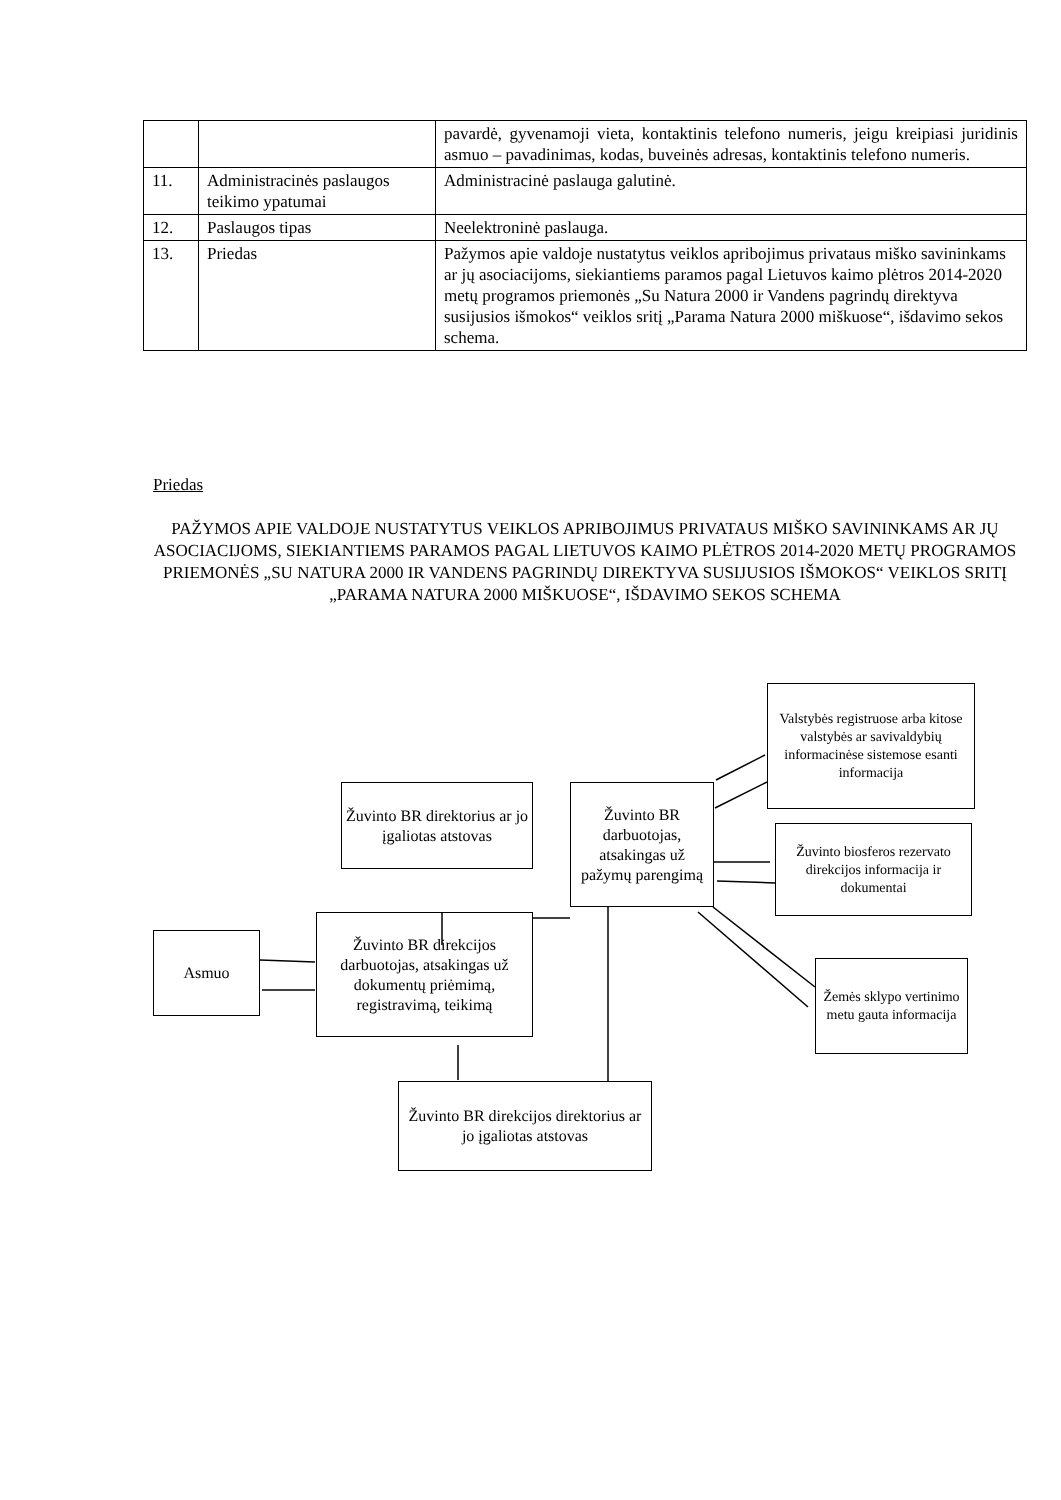| | | pavardė, gyvenamoji vieta, kontaktinis telefono numeris, jeigu kreipiasi juridinis asmuo – pavadinimas, kodas, buveinės adresas, kontaktinis telefono numeris. |
| 11. | Administracinės paslaugos teikimo ypatumai | Administracinė paslauga galutinė. |
| 12. | Paslaugos tipas | Neelektroninė paslauga. |
| 13. | Priedas | Pažymos apie valdoje nustatytus veiklos apribojimus privataus miško savininkams ar jų asociacijoms, siekiantiems paramos pagal Lietuvos kaimo plėtros 2014-2020 metų programos priemonės „Su Natura 2000 ir Vandens pagrindų direktyva susijusios išmokos“ veiklos sritį „Parama Natura 2000 miškuose“, išdavimo sekos schema. |
Priedas
PAŽYMOS APIE VALDOJE NUSTATYTUS VEIKLOS APRIBOJIMUS PRIVATAUS MIŠKO SAVININKAMS AR JŲ ASOCIACIJOMS, SIEKIANTIEMS PARAMOS PAGAL LIETUVOS KAIMO PLĖTROS 2014-2020 METŲ PROGRAMOS PRIEMONĖS „SU NATURA 2000 IR VANDENS PAGRINDŲ DIREKTYVA SUSIJUSIOS IŠMOKOS“ VEIKLOS SRITĮ „PARAMA NATURA 2000 MIŠKUOSE“, IŠDAVIMO SEKOS SCHEMA
Žuvinto BR direktorius ar jo įgaliotas atstovas
Žuvinto BR darbuotojas, atsakingas už pažymų parengimą
Valstybės registruose arba kitose valstybės ar savivaldybių informacinėse sistemose esanti informacija
Žuvinto biosferos rezervato direkcijos informacija ir dokumentai
Asmuo
Žuvinto BR direkcijos darbuotojas, atsakingas už dokumentų priėmimą, registravimą, teikimą
Žemės sklypo vertinimo metu gauta informacija
Žuvinto BR direkcijos direktorius ar jo įgaliotas atstovas